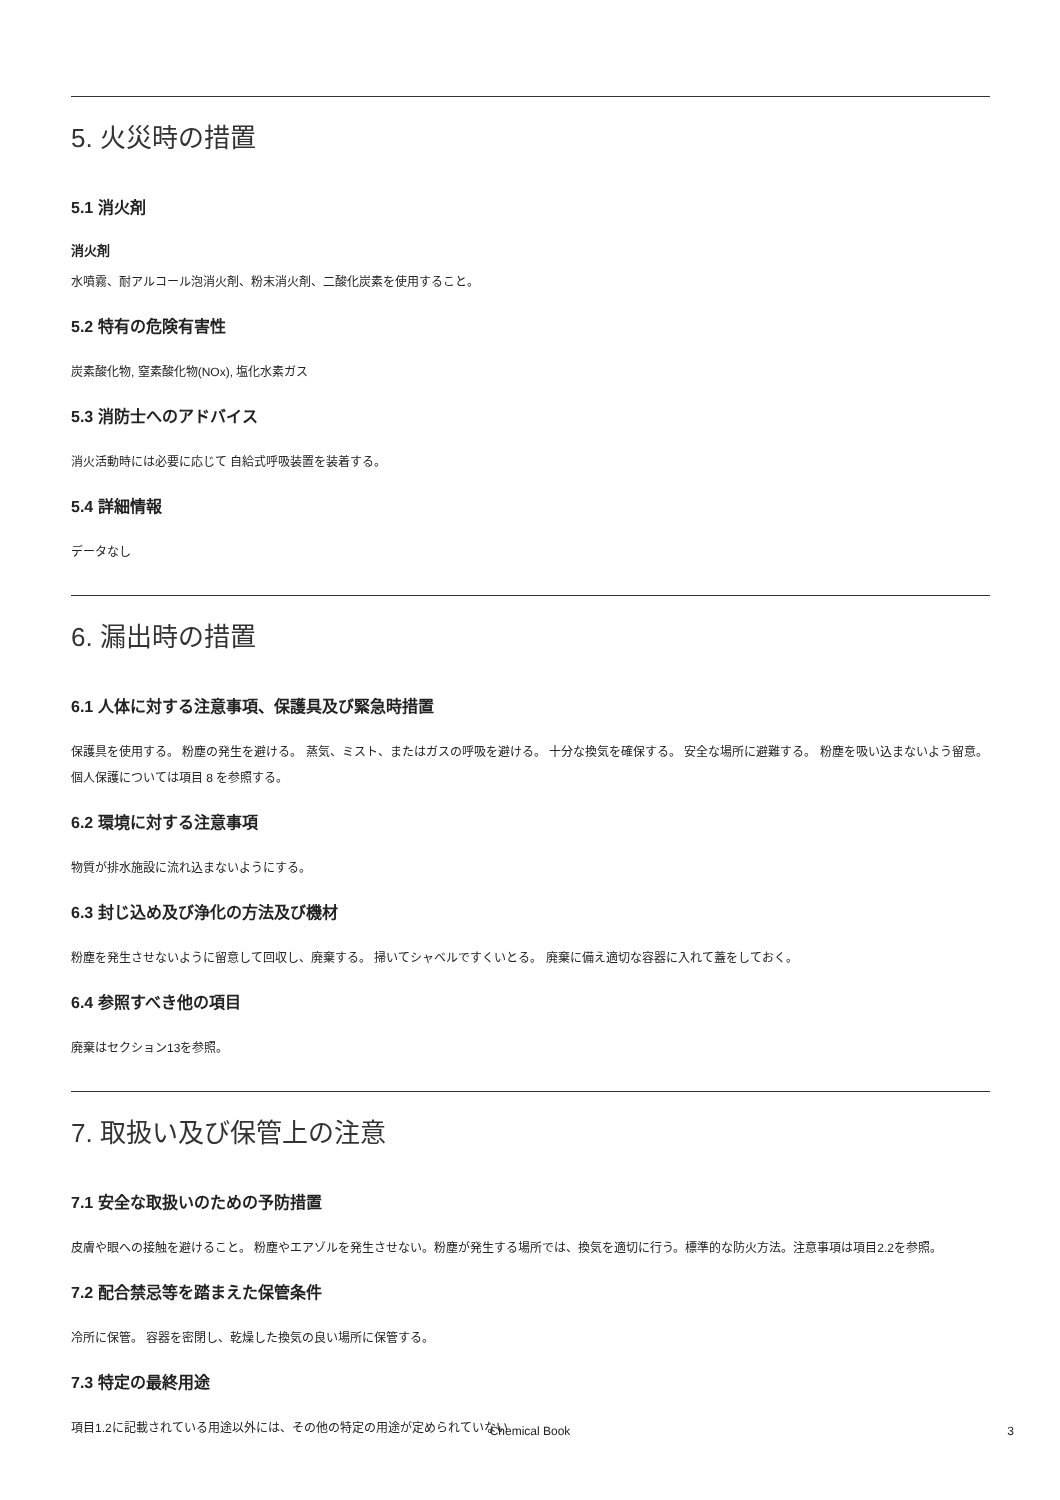5. 火災時の措置
5.1 消火剤
消火剤
水噴霧、耐アルコール泡消火剤、粉末消火剤、二酸化炭素を使用すること。
5.2 特有の危険有害性
炭素酸化物, 窒素酸化物(NOx), 塩化水素ガス
5.3 消防士へのアドバイス
消火活動時には必要に応じて 自給式呼吸装置を装着する。
5.4 詳細情報
データなし
6. 漏出時の措置
6.1 人体に対する注意事項、保護具及び緊急時措置
保護具を使用する。 粉塵の発生を避ける。 蒸気、ミスト、またはガスの呼吸を避ける。 十分な換気を確保する。 安全な場所に避難する。 粉塵を吸い込まないよう留意。個人保護については項目 8 を参照する。
6.2 環境に対する注意事項
物質が排水施設に流れ込まないようにする。
6.3 封じ込め及び浄化の方法及び機材
粉塵を発生させないように留意して回収し、廃棄する。 掃いてシャベルですくいとる。 廃棄に備え適切な容器に入れて蓋をしておく。
6.4 参照すべき他の項目
廃棄はセクション13を参照。
7. 取扱い及び保管上の注意
7.1 安全な取扱いのための予防措置
皮膚や眼への接触を避けること。 粉塵やエアゾルを発生させない。粉塵が発生する場所では、換気を適切に行う。標準的な防火方法。注意事項は項目2.2を参照。
7.2 配合禁忌等を踏まえた保管条件
冷所に保管。 容器を密閉し、乾燥した換気の良い場所に保管する。
7.3 特定の最終用途
項目1.2に記載されている用途以外には、その他の特定の用途が定められていない
Chemical Book
3